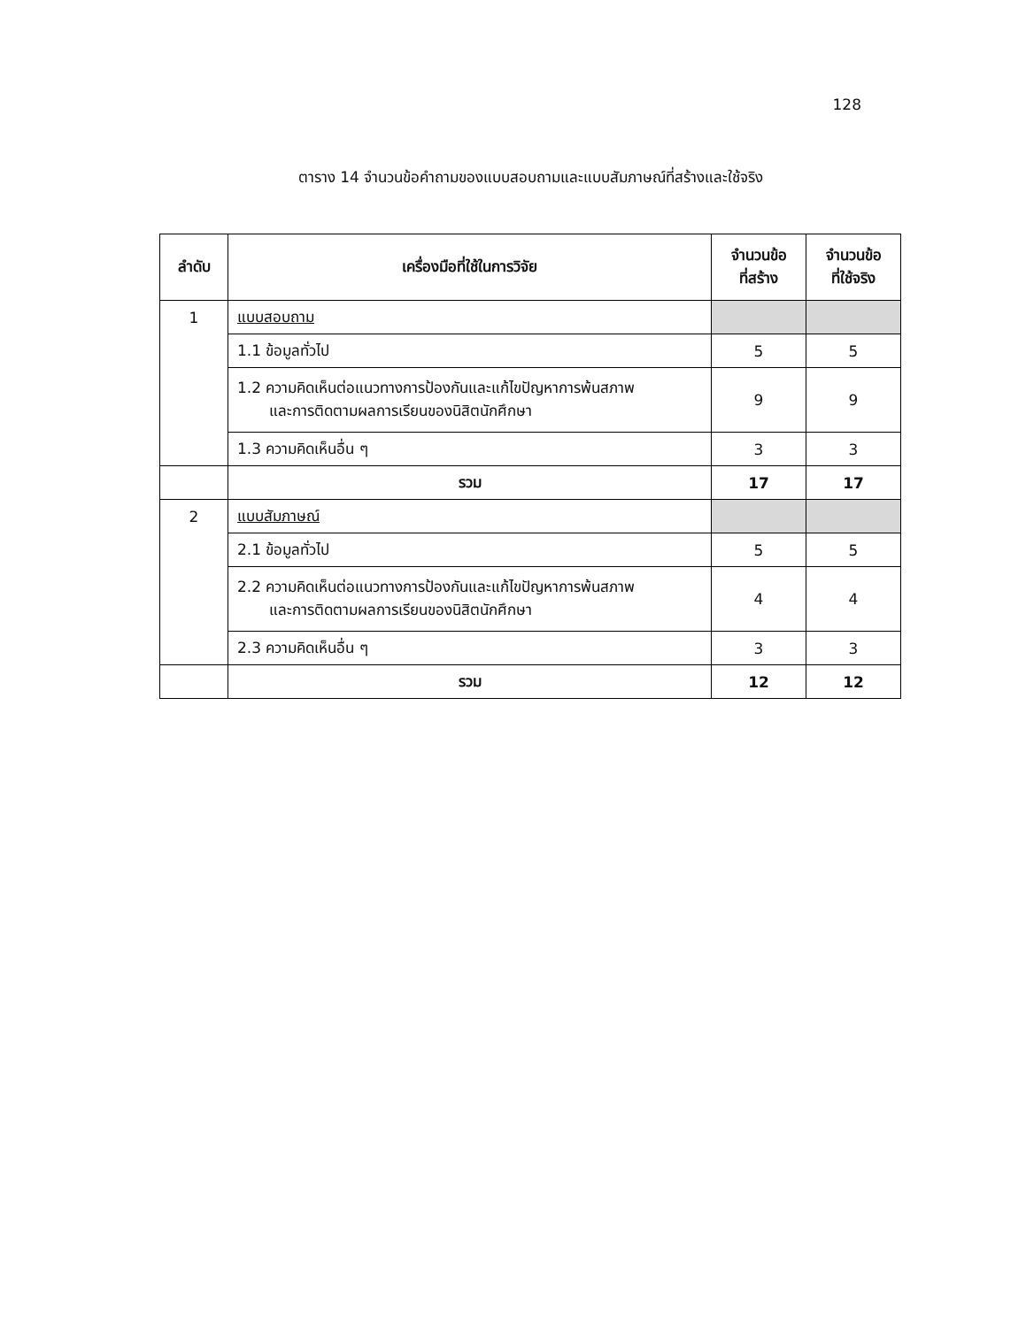128
ตาราง 14 จำนวนข้อคำถามของแบบสอบถามและแบบสัมภาษณ์ที่สร้างและใช้จริง
| ลำดับ | เครื่องมือที่ใช้ในการวิจัย | จำนวนข้อ ที่สร้าง | จำนวนข้อ ที่ใช้จริง |
| --- | --- | --- | --- |
| 1 | แบบสอบถาม | | |
| | 1.1 ข้อมูลทั่วไป | 5 | 5 |
| | 1.2 ความคิดเห็นต่อแนวทางการป้องกันและแก้ไขปัญหาการพ้นสภาพ และการติดตามผลการเรียนของนิสิตนักศึกษา | 9 | 9 |
| | 1.3 ความคิดเห็นอื่น ๆ | 3 | 3 |
| | รวม | 17 | 17 |
| 2 | แบบสัมภาษณ์ | | |
| | 2.1 ข้อมูลทั่วไป | 5 | 5 |
| | 2.2 ความคิดเห็นต่อแนวทางการป้องกันและแก้ไขปัญหาการพ้นสภาพ และการติดตามผลการเรียนของนิสิตนักศึกษา | 4 | 4 |
| | 2.3 ความคิดเห็นอื่น ๆ | 3 | 3 |
| | รวม | 12 | 12 |